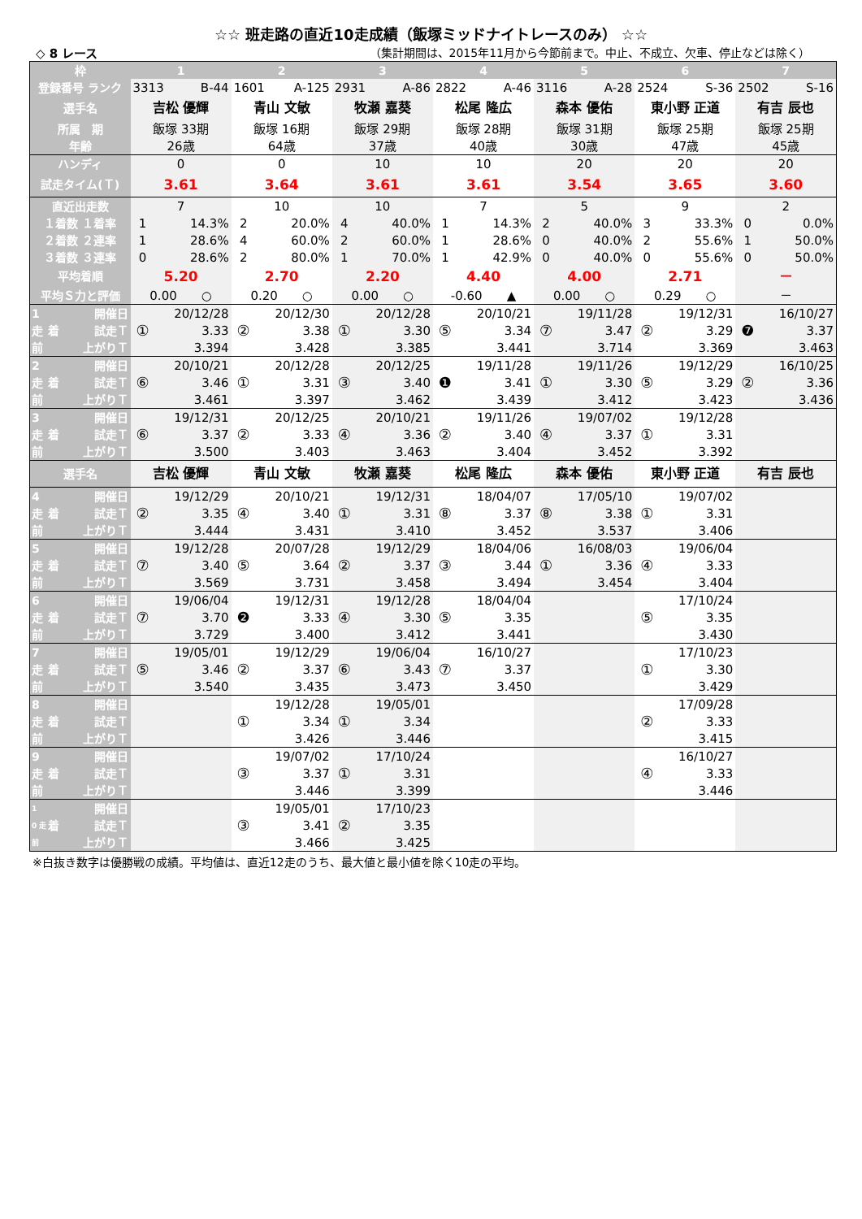☆☆ 班走路の直近10走成績（飯塚ミッドナイトレースのみ） ☆☆
◇ 8 レース （集計期間は、2015年11月から今節前まで。中止、不成立、欠車、停止などは除く）
| 枠 | | | 1 | | 2 | | 3 | | 4 | | 5 | | 6 | | 7 | |
| 登録番号 ランク | | | 3313 | B-44 | 1601 | A-125 | 2931 | A-86 | 2822 | A-46 | 3116 | A-28 | 2524 | S-36 | 2502 | S-16 |
| 選手名 | | | 吉松 優輝 | | 青山 文敏 | | 牧瀬 嘉葵 | | 松尾 隆広 | | 森本 優佑 | | 東小野 正道 | | 有吉 辰也 | |
| 所属 期 | | | 飯塚 33期 | | 飯塚 16期 | | 飯塚 29期 | | 飯塚 28期 | | 飯塚 31期 | | 飯塚 25期 | | 飯塚 25期 | |
| 年齢 | | | 26歳 | | 64歳 | | 37歳 | | 40歳 | | 30歳 | | 47歳 | | 45歳 | |
| ハンディ | | | 0 | | 0 | | 10 | | 10 | | 20 | | 20 | | 20 | |
| 試走タイム(Ｔ) | | | 3.61 | | 3.64 | | 3.61 | | 3.61 | | 3.54 | | 3.65 | | 3.60 | |
| 直近出走数 | | | 7 | | 10 | | 10 | | 7 | | 5 | | 9 | | 2 | |
| １着数 １着率 | | | 1 | 14.3% | 2 | 20.0% | 4 | 40.0% | 1 | 14.3% | 2 | 40.0% | 3 | 33.3% | 0 | 0.0% |
| ２着数 ２連率 | | | 1 | 28.6% | 4 | 60.0% | 2 | 60.0% | 1 | 28.6% | 0 | 40.0% | 2 | 55.6% | 1 | 50.0% |
| ３着数 ３連率 | | | 0 | 28.6% | 2 | 80.0% | 1 | 70.0% | 1 | 42.9% | 0 | 40.0% | 0 | 55.6% | 0 | 50.0% |
| 平均着順 | | | 5.20 | | 2.70 | | 2.20 | | 4.40 | | 4.00 | | 2.71 | | － | |
| 平均Ｓ力と評価 | | | 0.00 ○ | | 0.20 ○ | | 0.00 ○ | | -0.60 ▲ | | 0.00 ○ | | 0.29 ○ | | － | |
| 1 | 着 | 開催日 | ① | 20/12/28 | ② | 20/12/30 | ① | 20/12/28 | ⑤ | 20/10/21 | ⑦ | 19/11/28 | ② | 19/12/31 | ❼ | 16/10/27 |
| 走 | | 試走Ｔ | | 3.33 | | 3.38 | | 3.30 | | 3.34 | | 3.47 | | 3.29 | | 3.37 |
| 前 | | 上がりＴ | | 3.394 | | 3.428 | | 3.385 | | 3.441 | | 3.714 | | 3.369 | | 3.463 |
| 2 | 着 | 開催日 | ⑥ | 20/10/21 | ① | 20/12/28 | ③ | 20/12/25 | ❶ | 19/11/28 | ① | 19/11/26 | ⑤ | 19/12/29 | ② | 16/10/25 |
| 走 | | 試走Ｔ | | 3.46 | | 3.31 | | 3.40 | | 3.41 | | 3.30 | | 3.29 | | 3.36 |
| 前 | | 上がりＴ | | 3.461 | | 3.397 | | 3.462 | | 3.439 | | 3.412 | | 3.423 | | 3.436 |
| 3 | 着 | 開催日 | ⑥ | 19/12/31 | ② | 20/12/25 | ④ | 20/10/21 | ② | 19/11/26 | ④ | 19/07/02 | ① | 19/12/28 | | |
| 走 | | 試走Ｔ | | 3.37 | | 3.33 | | 3.36 | | 3.40 | | 3.37 | | 3.31 | | |
| 前 | | 上がりＴ | | 3.500 | | 3.403 | | 3.463 | | 3.404 | | 3.452 | | 3.392 | | |
| 選手名 | | | 吉松 優輝 | | 青山 文敏 | | 牧瀬 嘉葵 | | 松尾 隆広 | | 森本 優佑 | | 東小野 正道 | | 有吉 辰也 | |
| 4 | 着 | 開催日 | ② | 19/12/29 | ④ | 20/10/21 | ① | 19/12/31 | ⑧ | 18/04/07 | ⑧ | 17/05/10 | ① | 19/07/02 | | |
| 走 | | 試走Ｔ | | 3.35 | | 3.40 | | 3.31 | | 3.37 | | 3.38 | | 3.31 | | |
| 前 | | 上がりＴ | | 3.444 | | 3.431 | | 3.410 | | 3.452 | | 3.537 | | 3.406 | | |
| 5 | 着 | 開催日 | ⑦ | 19/12/28 | ⑤ | 20/07/28 | ② | 19/12/29 | ③ | 18/04/06 | ① | 16/08/03 | ④ | 19/06/04 | | |
| 走 | | 試走Ｔ | | 3.40 | | 3.64 | | 3.37 | | 3.44 | | 3.36 | | 3.33 | | |
| 前 | | 上がりＴ | | 3.569 | | 3.731 | | 3.458 | | 3.494 | | 3.454 | | 3.404 | | |
| 6 | 着 | 開催日 | ⑦ | 19/06/04 | ❷ | 19/12/31 | ④ | 19/12/28 | ⑤ | 18/04/04 | | | ⑤ | 17/10/24 | | |
| 走 | | 試走Ｔ | | 3.70 | | 3.33 | | 3.30 | | 3.35 | | | | 3.35 | | |
| 前 | | 上がりＴ | | 3.729 | | 3.400 | | 3.412 | | 3.441 | | | | 3.430 | | |
| 7 | 着 | 開催日 | ⑤ | 19/05/01 | ② | 19/12/29 | ⑥ | 19/06/04 | ⑦ | 16/10/27 | | | ① | 17/10/23 | | |
| 走 | | 試走Ｔ | | 3.46 | | 3.37 | | 3.43 | | 3.37 | | | | 3.30 | | |
| 前 | | 上がりＴ | | 3.540 | | 3.435 | | 3.473 | | 3.450 | | | | 3.429 | | |
| 8 | 着 | 開催日 | | | ① | 19/12/28 | ① | 19/05/01 | | | | | ② | 17/09/28 | | |
| 走 | | 試走Ｔ | | | | 3.34 | | 3.34 | | | | | | 3.33 | | |
| 前 | | 上がりＴ | | | | 3.426 | | 3.446 | | | | | | 3.415 | | |
| 9 | 着 | 開催日 | | | ③ | 19/07/02 | ① | 17/10/24 | | | | | ④ | 16/10/27 | | |
| 走 | | 試走Ｔ | | | | 3.37 | | 3.31 | | | | | | 3.33 | | |
| 前 | | 上がりＴ | | | | 3.446 | | 3.399 | | | | | | 3.446 | | |
| 1 | 着 | 開催日 | | | ③ | 19/05/01 | ② | 17/10/23 | | | | | | | | |
| 0 走 | | 試走Ｔ | | | | 3.41 | | 3.35 | | | | | | | | |
| 前 | | 上がりＴ | | | | 3.466 | | 3.425 | | | | | | | | |
※白抜き数字は優勝戦の成績。平均値は、直近12走のうち、最大値と最小値を除く10走の平均。